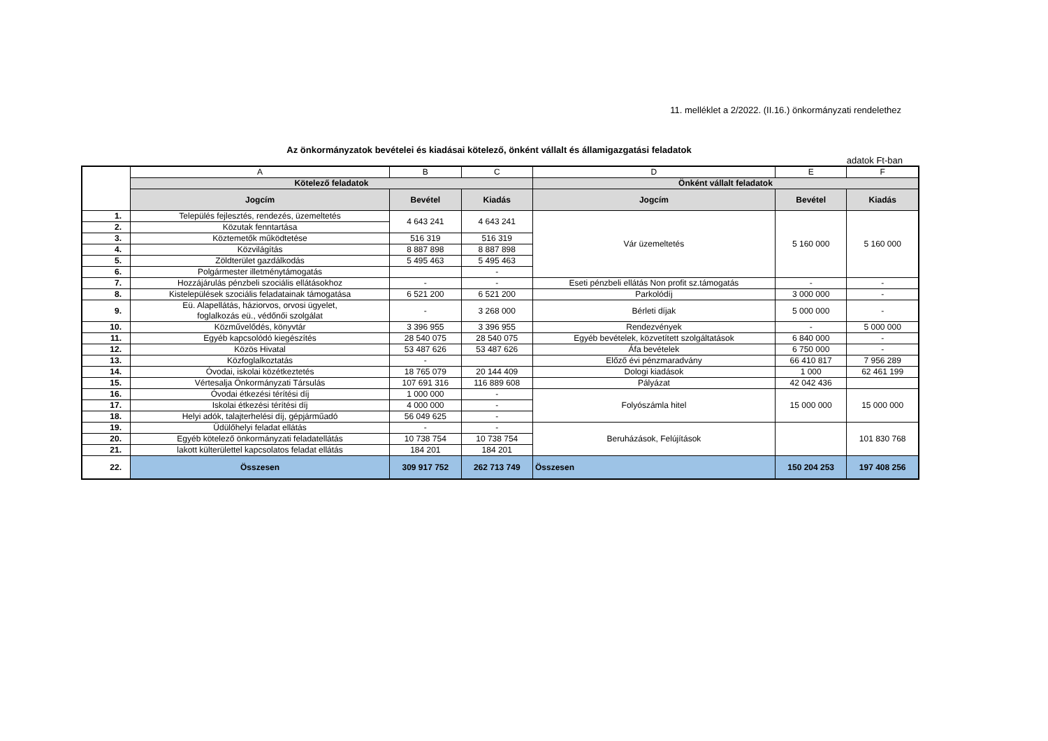11. melléklet a 2/2022. (II.16.) önkormányzati rendelethez
Az önkormányzatok bevételei és kiadásai kötelező, önként vállalt és államigazgatási feladatok
adatok Ft-ban
| | A | B | C | D | E | F |
| | Kötelező feladatok | | | Önként vállalt feladatok | | |
| | Jogcím | Bevétel | Kiadás | Jogcím | Bevétel | Kiadás |
| 1. | Település fejlesztés, rendezés, üzemeltetés | 4 643 241 | 4 643 241 | Vár üzemeltetés | 5 160 000 | 5 160 000 |
| 2. | Közutak fenntartása | | | | | |
| 3. | Köztemetők működtetése | 516 319 | 516 319 | | | |
| 4. | Közvilágítás | 8 887 898 | 8 887 898 | | | |
| 5. | Zöldterület gazdálkodás | 5 495 463 | 5 495 463 | | | |
| 6. | Polgármester illetménytámogatás | | - | | | |
| 7. | Hozzájárulás pénzbeli szociális ellátásokhoz | - | - | Eseti pénzbeli ellátás Non profit sz.támogatás | - | - |
| 8. | Kistelepülések szociális feladatainak támogatása | 6 521 200 | 6 521 200 | Parkolódíj | 3 000 000 | - |
| 9. | Eü. Alapellátás, háziorvos, orvosi ügyelet, foglalkozás eü., védőnői szolgálat | - | 3 268 000 | Bérleti díjak | 5 000 000 | - |
| 10. | Közművelődés, könyvtár | 3 396 955 | 3 396 955 | Rendezvények | - | 5 000 000 |
| 11. | Egyéb kapcsolódó kiegészítés | 28 540 075 | 28 540 075 | Egyéb bevételek, közvetített szolgáltatások | 6 840 000 | - |
| 12. | Közös Hivatal | 53 487 626 | 53 487 626 | Áfa bevételek | 6 750 000 | - |
| 13. | Közfoglalkoztatás | - | | Előző évi pénzmaradvány | 66 410 817 | 7 956 289 |
| 14. | Óvodai, iskolai közétkeztetés | 18 765 079 | 20 144 409 | Dologi kiadások | 1 000 | 62 461 199 |
| 15. | Vértesalja Önkormányzati Társulás | 107 691 316 | 116 889 608 | Pályázat | 42 042 436 | |
| 16. | Óvodai étkezési térítési díj | 1 000 000 | - | Folyószámla hitel | 15 000 000 | 15 000 000 |
| 17. | Iskolai étkezési térítési díj | 4 000 000 | - | | | |
| 18. | Helyi adók, talajterhelési díj, gépjárműadó | 56 049 625 | - | | | |
| 19. | Üdülőhelyi feladat ellátás | - | - | Beruházások, Felújítások | | 101 830 768 |
| 20. | Egyéb kötelező önkormányzati feladatellátás | 10 738 754 | 10 738 754 | | | |
| 21. | lakott külterülettel kapcsolatos feladat ellátás | 184 201 | 184 201 | | | |
| 22. | Összesen | 309 917 752 | 262 713 749 | Összesen | 150 204 253 | 197 408 256 |